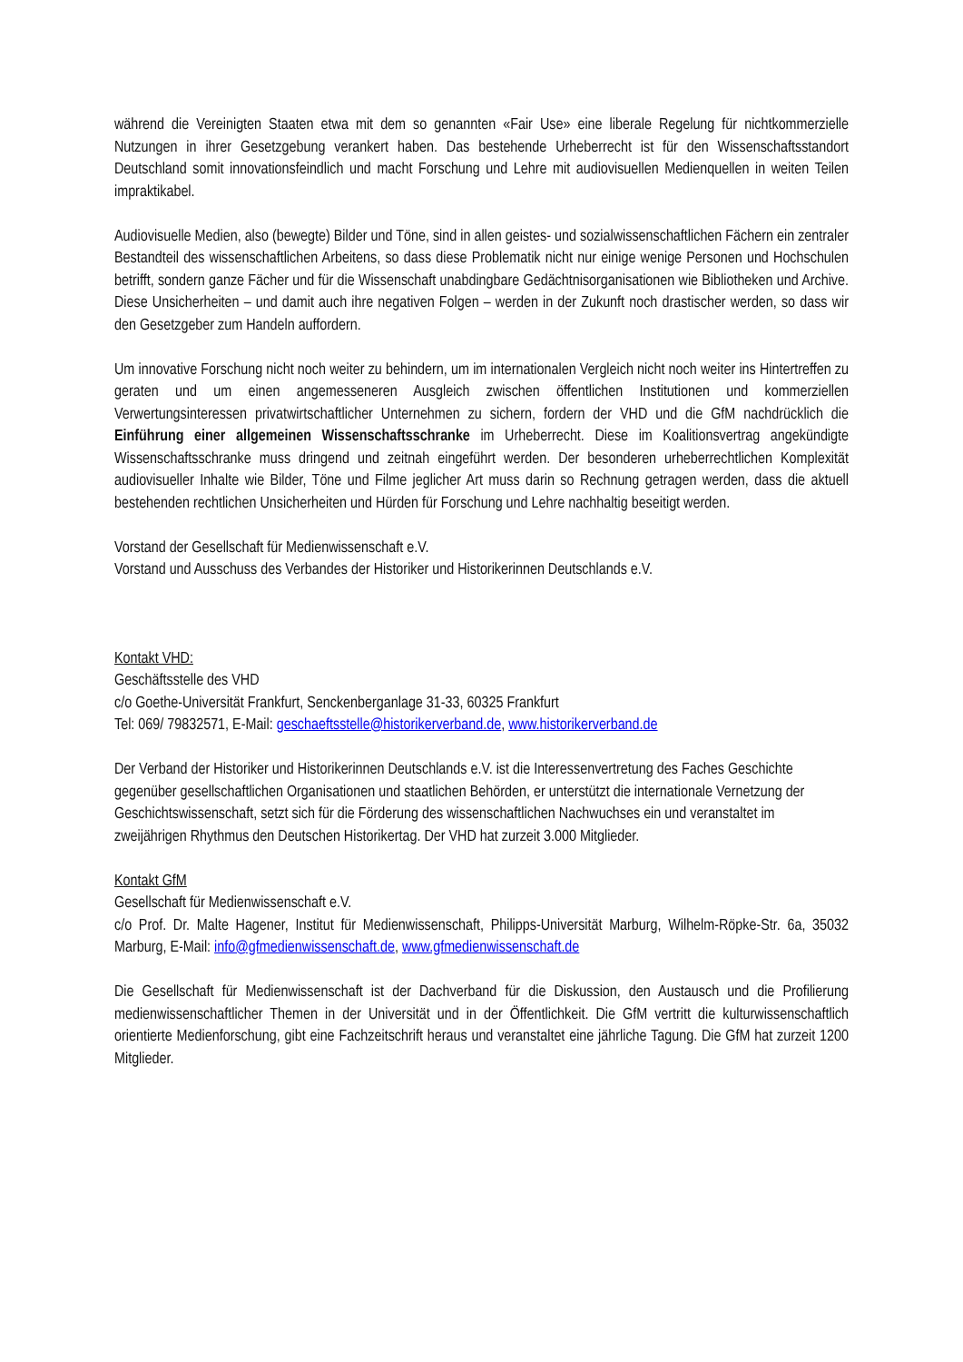während die Vereinigten Staaten etwa mit dem so genannten «Fair Use» eine liberale Regelung für nichtkommerzielle Nutzungen in ihrer Gesetzgebung verankert haben. Das bestehende Urheberrecht ist für den Wissenschaftsstandort Deutschland somit innovationsfeindlich und macht Forschung und Lehre mit audiovisuellen Medienquellen in weiten Teilen impraktikabel.
Audiovisuelle Medien, also (bewegte) Bilder und Töne, sind in allen geistes- und sozial­wissenschaftlichen Fächern ein zentraler Bestandteil des wissenschaftlichen Arbeitens, so dass diese Problematik nicht nur einige wenige Personen und Hochschulen betrifft, sondern ganze Fächer und für die Wissenschaft unabdingbare Gedächtnisorganisationen wie Bibliotheken und Archive. Diese Unsicherheiten – und damit auch ihre negativen Folgen – werden in der Zukunft noch drastischer werden, so dass wir den Gesetzgeber zum Handeln auffordern.
Um innovative Forschung nicht noch weiter zu behindern, um im internationalen Vergleich nicht noch weiter ins Hintertreffen zu geraten und um einen angemesseneren Ausgleich zwischen öffentlichen Institutionen und kommerziellen Verwertungsinteressen privatwirtschaftlicher Unternehmen zu sichern, fordern der VHD und die GfM nachdrücklich die Einführung einer allgemeinen Wissenschafts­schranke im Urheberrecht. Diese im Koalitionsvertrag angekündigte Wissenschaftsschranke muss dringend und zeitnah eingeführt werden. Der besonderen urheberrechtlichen Komplexität audiovisueller Inhalte wie Bilder, Töne und Filme jeglicher Art muss darin so Rechnung getragen werden, dass die aktuell bestehenden rechtlichen Unsicherheiten und Hürden für Forschung und Lehre nachhaltig beseitigt werden.
Vorstand der Gesellschaft für Medienwissenschaft e.V.
Vorstand und Ausschuss des Verbandes der Historiker und Historikerinnen Deutschlands e.V.
Kontakt VHD:
Geschäftsstelle des VHD
c/o Goethe-Universität Frankfurt, Senckenberganlage 31-33, 60325 Frankfurt
Tel: 069/ 79832571, E-Mail: geschaeftsstelle@historikerverband.de, www.historikerverband.de
Der Verband der Historiker und Historikerinnen Deutschlands e.V. ist die Interessenvertretung des Faches Geschichte gegenüber gesellschaftlichen Organisationen und staatlichen Behörden, er unterstützt die internationale Vernetzung der Geschichtswissenschaft, setzt sich für die Förderung des wissenschaftlichen Nachwuchses ein und veranstaltet im zweijährigen Rhythmus den Deutschen Historikertag. Der VHD hat zurzeit 3.000 Mitglieder.
Kontakt GfM
Gesellschaft für Medienwissenschaft e.V.
c/o Prof. Dr. Malte Hagener, Institut für Medienwissenschaft, Philipps-Universität Marburg, Wilhelm-Röpke-Str. 6a, 35032 Marburg, E-Mail: info@gfmedienwissenschaft.de, www.gfmedienwissenschaft.de
Die Gesellschaft für Medienwissenschaft ist der Dachverband für die Diskussion, den Austausch und die Profilierung medienwissenschaftlicher Themen in der Universität und in der Öffentlichkeit. Die GfM vertritt die kulturwissenschaftlich orientierte Medienforschung, gibt eine Fachzeitschrift heraus und veranstaltet eine jährliche Tagung. Die GfM hat zurzeit 1200 Mitglieder.